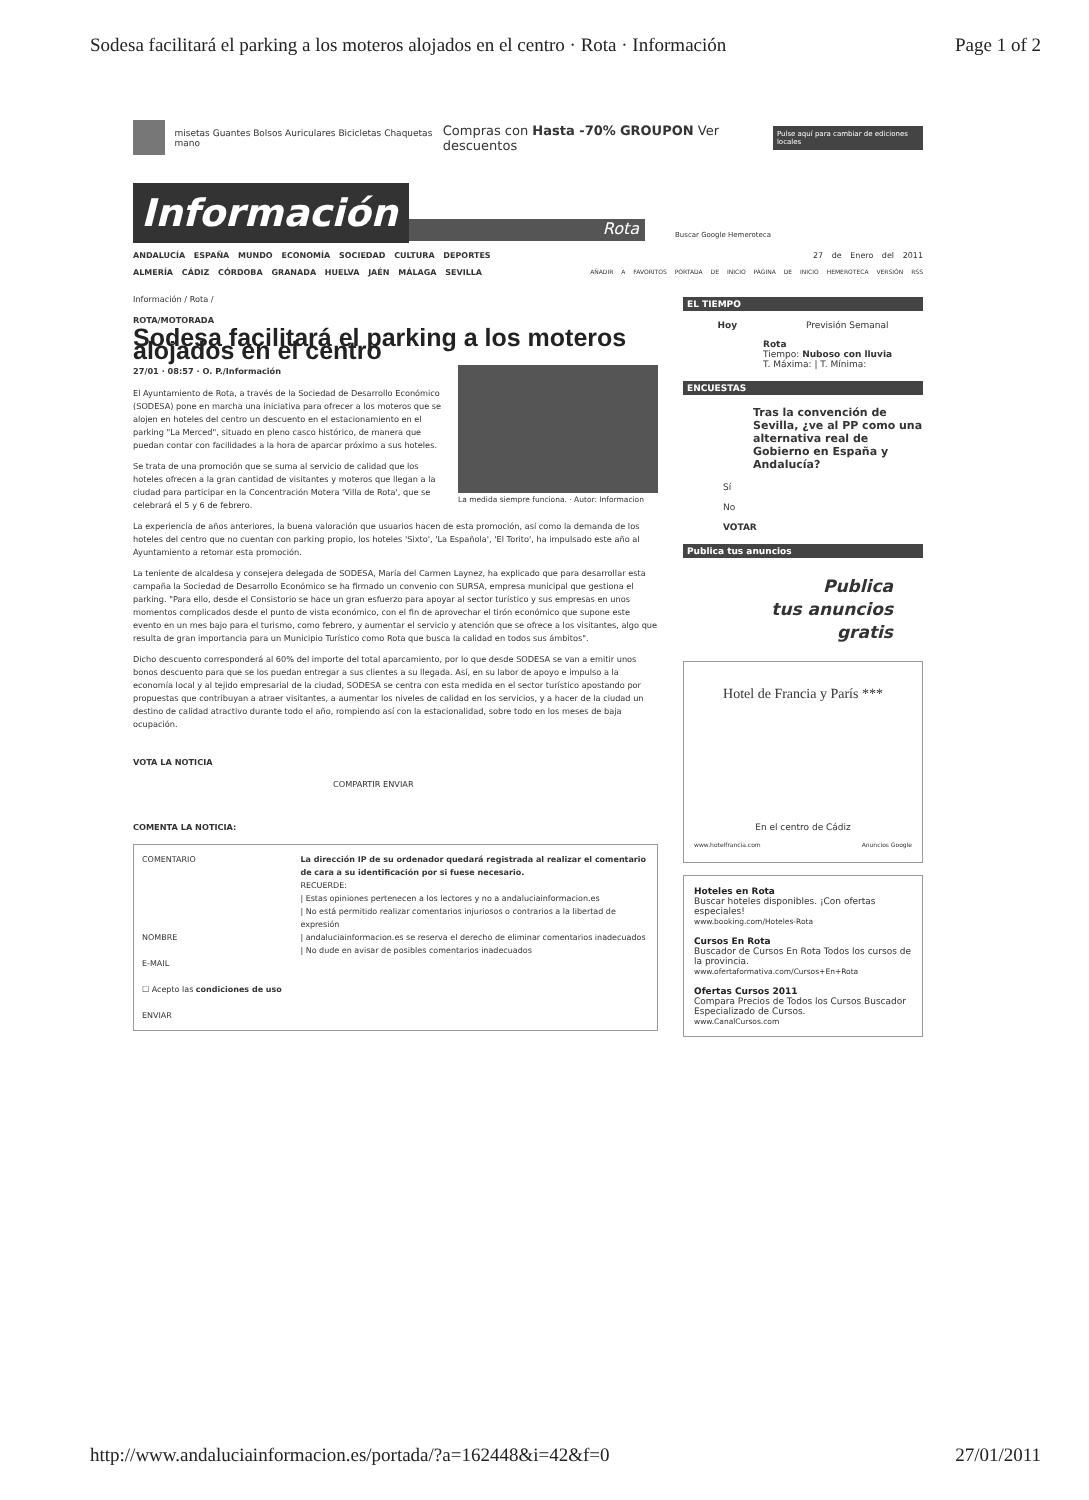Sodesa facilitará el parking a los moteros alojados en el centro · Rota · Información Page 1 of 2
misetas Guantes Bolsos Auriculares Bicicletas Chaquetas mano Compras con Hasta -70% GROUPON Ver descuentos Pulse aquí para cambiar de ediciones locales
Información
Rota
Buscar Google Hemeroteca
ANDALUCÍA ESPAÑA MUNDO ECONOMÍA SOCIEDAD CULTURA DEPORTES 27 de Enero del 2011
ALMERÍA CÁDIZ CÓRDOBA GRANADA HUELVA JAÉN MÁLAGA SEVILLA AÑADIR A FAVORITOS PORTADA DE INICIO PÁGINA DE INICIO HEMEROTECA VERSIÓN RSS
Información / Rota /
ROTA/MOTORADA
Sodesa facilitará el parking a los moteros alojados en el centro
27/01 · 08:57 · O. P./Información
La medida siempre funciona. · Autor: Informacion
El Ayuntamiento de Rota, a través de la Sociedad de Desarrollo Económico (SODESA) pone en marcha una iniciativa para ofrecer a los moteros que se alojen en hoteles del centro un descuento en el estacionamiento en el parking "La Merced", situado en pleno casco histórico, de manera que puedan contar con facilidades a la hora de aparcar próximo a sus hoteles.
Se trata de una promoción que se suma al servicio de calidad que los hoteles ofrecen a la gran cantidad de visitantes y moteros que llegan a la ciudad para participar en la Concentración Motera 'Villa de Rota', que se celebrará el 5 y 6 de febrero.
La experiencia de años anteriores, la buena valoración que usuarios hacen de esta promoción, así como la demanda de los hoteles del centro que no cuentan con parking propio, los hoteles 'Sixto', 'La Española', 'El Torito', ha impulsado este año al Ayuntamiento a retomar esta promoción.
La teniente de alcaldesa y consejera delegada de SODESA, María del Carmen Laynez, ha explicado que para desarrollar esta campaña la Sociedad de Desarrollo Económico se ha firmado un convenio con SURSA, empresa municipal que gestiona el parking. "Para ello, desde el Consistorio se hace un gran esfuerzo para apoyar al sector turístico y sus empresas en unos momentos complicados desde el punto de vista económico, con el fin de aprovechar el tirón económico que supone este evento en un mes bajo para el turismo, como febrero, y aumentar el servicio y atención que se ofrece a los visitantes, algo que resulta de gran importancia para un Municipio Turístico como Rota que busca la calidad en todos sus ámbitos".
Dicho descuento corresponderá al 60% del importe del total aparcamiento, por lo que desde SODESA se van a emitir unos bonos descuento para que se los puedan entregar a sus clientes a su llegada. Así, en su labor de apoyo e impulso a la economía local y al tejido empresarial de la ciudad, SODESA se centra con esta medida en el sector turístico apostando por propuestas que contribuyan a atraer visitantes, a aumentar los niveles de calidad en los servicios, y a hacer de la ciudad un destino de calidad atractivo durante todo el año, rompiendo así con la estacionalidad, sobre todo en los meses de baja ocupación.
VOTA LA NOTICIA
COMPARTIR ENVIAR
COMENTA LA NOTICIA:
COMENTARIO
NOMBRE
E-MAIL
☐ Acepto las condiciones de uso
ENVIAR
La dirección IP de su ordenador quedará registrada al realizar el comentario de cara a su identificación por si fuese necesario.
RECUERDE:
| Estas opiniones pertenecen a los lectores y no a andaluciainformacion.es
| No está permitido realizar comentarios injuriosos o contrarios a la libertad de expresión
| andaluciainformacion.es se reserva el derecho de eliminar comentarios inadecuados
| No dude en avisar de posibles comentarios inadecuados
EL TIEMPO
Hoy Previsión Semanal
Rota
Tiempo: Nuboso con lluvia
T. Máxima: | T. Mínima:
ENCUESTAS
Tras la convención de Sevilla, ¿ve al PP como una alternativa real de Gobierno en España y Andalucía?
Sí
No
VOTAR
Publica tus anuncios
Publica
tus anuncios
gratis
Hotel de Francia y París ***
En el centro de Cádiz
www.hotelfrancia.com Anuncios Google
Hoteles en Rota
Buscar hoteles disponibles. ¡Con ofertas especiales!
www.booking.com/Hoteles-Rota
Cursos En Rota
Buscador de Cursos En Rota Todos los cursos de la provincia.
www.ofertaformativa.com/Cursos+En+Rota
Ofertas Cursos 2011
Compara Precios de Todos los Cursos Buscador Especializado de Cursos.
www.CanalCursos.com
http://www.andaluciainformacion.es/portada/?a=162448&i=42&f=0 27/01/2011